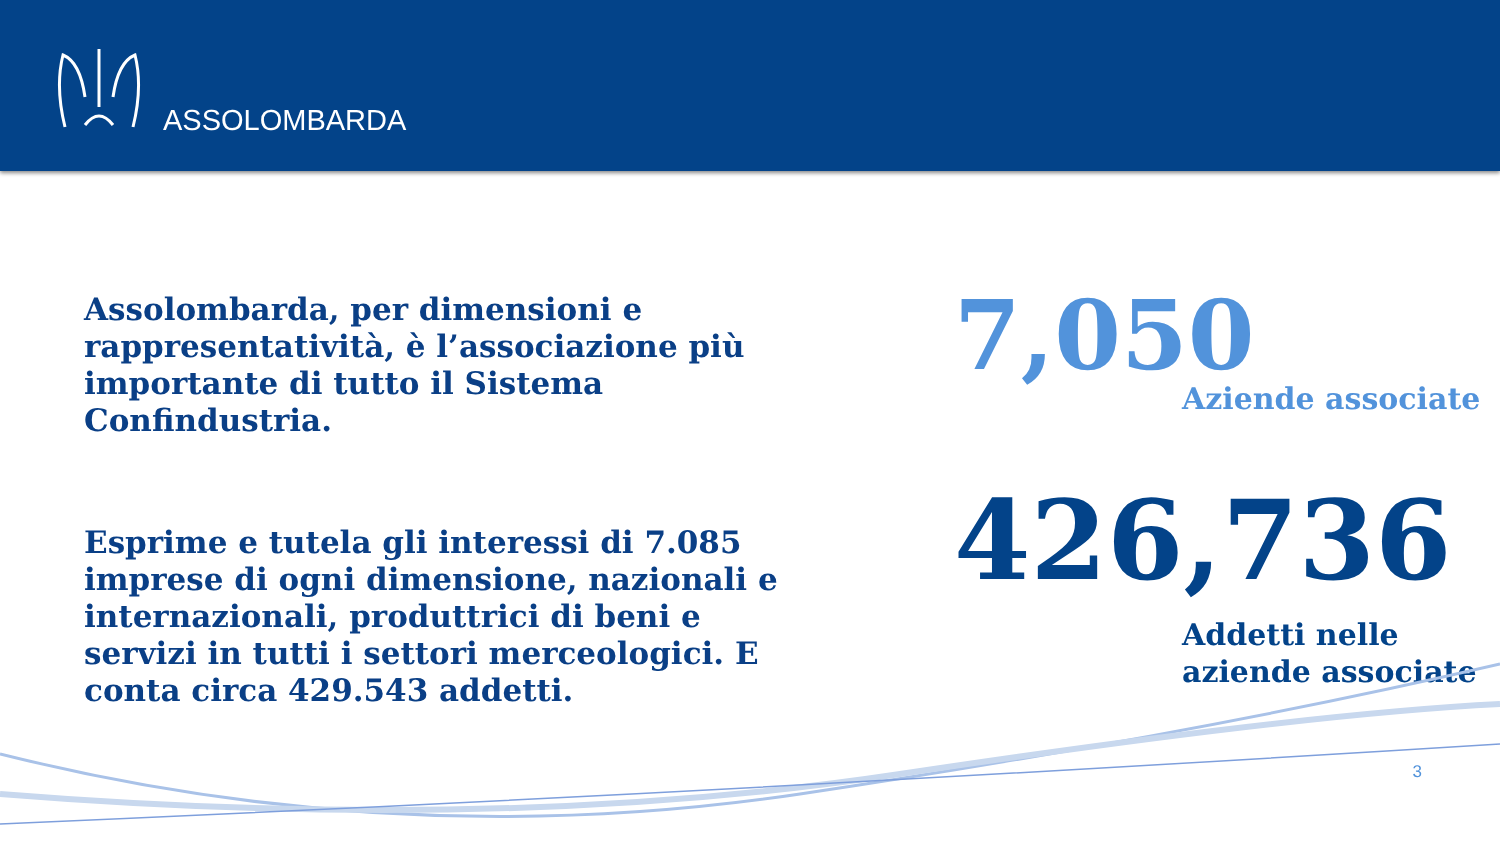ASSOLOMBARDA
Assolombarda, per dimensioni e rappresentatività, è l’associazione più importante di tutto il Sistema Confindustria.
Esprime e tutela gli interessi di 7.085 imprese di ogni dimensione, nazionali e internazionali, produttrici di beni e servizi in tutti i settori merceologici. E conta circa 429.543 addetti.
7,050
Aziende associate
426,736
Addetti nelle aziende associate
3